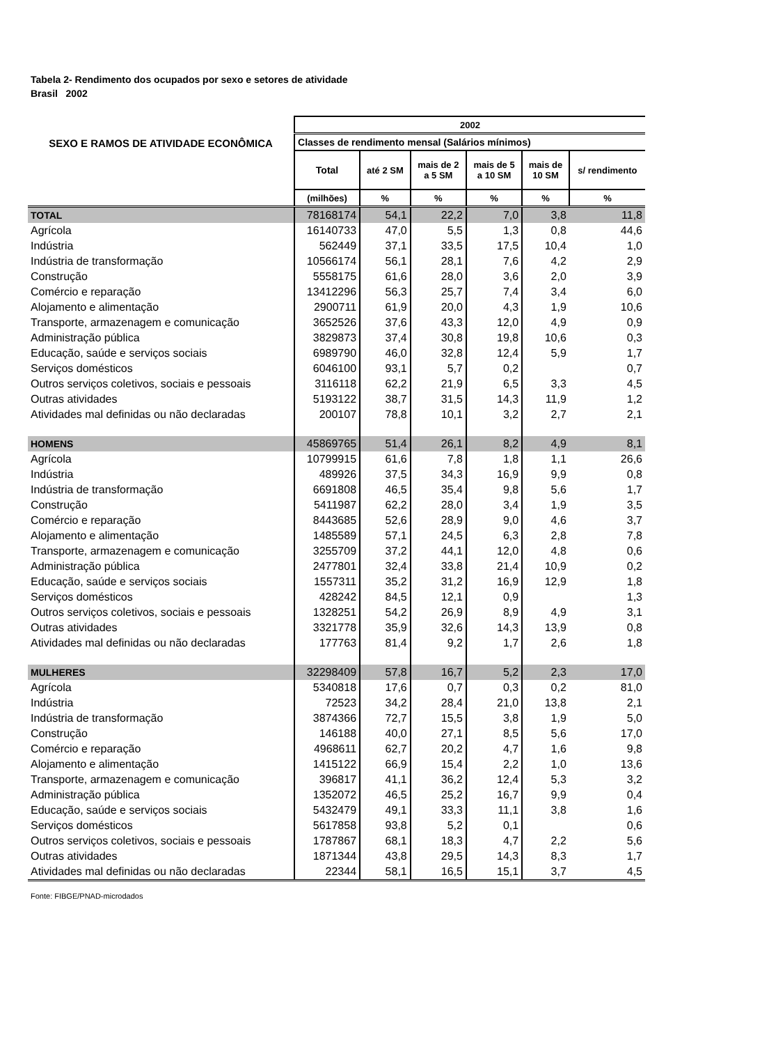Tabela 2- Rendimento dos ocupados por sexo e setores de atividade
Brasil 2002
| SEXO E RAMOS DE ATIVIDADE ECONÔMICA | 2002 | | | | | |
| --- | --- | --- | --- | --- | --- | --- |
| | Classes de rendimento mensal (Salários mínimos) | | | | | |
| | Total | até 2 SM | mais de 2 a 5 SM | mais de 5 a 10 SM | mais de 10 SM | s/ rendimento |
| | (milhões) | % | % | % | % | % |
| TOTAL | 78168174 | 54,1 | 22,2 | 7,0 | 3,8 | 11,8 |
| Agrícola | 16140733 | 47,0 | 5,5 | 1,3 | 0,8 | 44,6 |
| Indústria | 562449 | 37,1 | 33,5 | 17,5 | 10,4 | 1,0 |
| Indústria de transformação | 10566174 | 56,1 | 28,1 | 7,6 | 4,2 | 2,9 |
| Construção | 5558175 | 61,6 | 28,0 | 3,6 | 2,0 | 3,9 |
| Comércio e reparação | 13412296 | 56,3 | 25,7 | 7,4 | 3,4 | 6,0 |
| Alojamento e alimentação | 2900711 | 61,9 | 20,0 | 4,3 | 1,9 | 10,6 |
| Transporte, armazenagem e comunicação | 3652526 | 37,6 | 43,3 | 12,0 | 4,9 | 0,9 |
| Administração pública | 3829873 | 37,4 | 30,8 | 19,8 | 10,6 | 0,3 |
| Educação, saúde e serviços sociais | 6989790 | 46,0 | 32,8 | 12,4 | 5,9 | 1,7 |
| Serviços domésticos | 6046100 | 93,1 | 5,7 | 0,2 | | 0,7 |
| Outros serviços coletivos, sociais e pessoais | 3116118 | 62,2 | 21,9 | 6,5 | 3,3 | 4,5 |
| Outras atividades | 5193122 | 38,7 | 31,5 | 14,3 | 11,9 | 1,2 |
| Atividades mal definidas ou não declaradas | 200107 | 78,8 | 10,1 | 3,2 | 2,7 | 2,1 |
| HOMENS | 45869765 | 51,4 | 26,1 | 8,2 | 4,9 | 8,1 |
| Agrícola | 10799915 | 61,6 | 7,8 | 1,8 | 1,1 | 26,6 |
| Indústria | 489926 | 37,5 | 34,3 | 16,9 | 9,9 | 0,8 |
| Indústria de transformação | 6691808 | 46,5 | 35,4 | 9,8 | 5,6 | 1,7 |
| Construção | 5411987 | 62,2 | 28,0 | 3,4 | 1,9 | 3,5 |
| Comércio e reparação | 8443685 | 52,6 | 28,9 | 9,0 | 4,6 | 3,7 |
| Alojamento e alimentação | 1485589 | 57,1 | 24,5 | 6,3 | 2,8 | 7,8 |
| Transporte, armazenagem e comunicação | 3255709 | 37,2 | 44,1 | 12,0 | 4,8 | 0,6 |
| Administração pública | 2477801 | 32,4 | 33,8 | 21,4 | 10,9 | 0,2 |
| Educação, saúde e serviços sociais | 1557311 | 35,2 | 31,2 | 16,9 | 12,9 | 1,8 |
| Serviços domésticos | 428242 | 84,5 | 12,1 | 0,9 | | 1,3 |
| Outros serviços coletivos, sociais e pessoais | 1328251 | 54,2 | 26,9 | 8,9 | 4,9 | 3,1 |
| Outras atividades | 3321778 | 35,9 | 32,6 | 14,3 | 13,9 | 0,8 |
| Atividades mal definidas ou não declaradas | 177763 | 81,4 | 9,2 | 1,7 | 2,6 | 1,8 |
| MULHERES | 32298409 | 57,8 | 16,7 | 5,2 | 2,3 | 17,0 |
| Agrícola | 5340818 | 17,6 | 0,7 | 0,3 | 0,2 | 81,0 |
| Indústria | 72523 | 34,2 | 28,4 | 21,0 | 13,8 | 2,1 |
| Indústria de transformação | 3874366 | 72,7 | 15,5 | 3,8 | 1,9 | 5,0 |
| Construção | 146188 | 40,0 | 27,1 | 8,5 | 5,6 | 17,0 |
| Comércio e reparação | 4968611 | 62,7 | 20,2 | 4,7 | 1,6 | 9,8 |
| Alojamento e alimentação | 1415122 | 66,9 | 15,4 | 2,2 | 1,0 | 13,6 |
| Transporte, armazenagem e comunicação | 396817 | 41,1 | 36,2 | 12,4 | 5,3 | 3,2 |
| Administração pública | 1352072 | 46,5 | 25,2 | 16,7 | 9,9 | 0,4 |
| Educação, saúde e serviços sociais | 5432479 | 49,1 | 33,3 | 11,1 | 3,8 | 1,6 |
| Serviços domésticos | 5617858 | 93,8 | 5,2 | 0,1 | | 0,6 |
| Outros serviços coletivos, sociais e pessoais | 1787867 | 68,1 | 18,3 | 4,7 | 2,2 | 5,6 |
| Outras atividades | 1871344 | 43,8 | 29,5 | 14,3 | 8,3 | 1,7 |
| Atividades mal definidas ou não declaradas | 22344 | 58,1 | 16,5 | 15,1 | 3,7 | 4,5 |
Fonte: FIBGE/PNAD-microdados